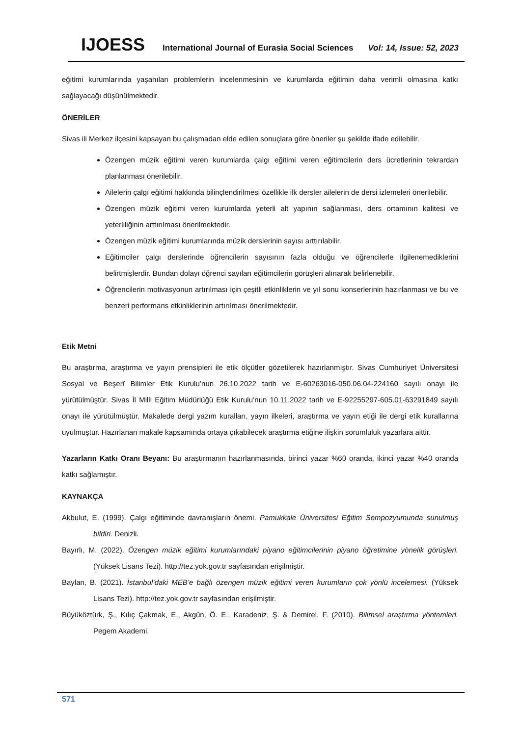IJOESS International Journal of Eurasia Social Sciences Vol: 14, Issue: 52, 2023
eğitimi kurumlarında yaşanılan problemlerin incelenmesinin ve kurumlarda eğitimin daha verimli olmasına katkı sağlayacağı düşünülmektedir.
ÖNERİLER
Sivas ili Merkez ilçesini kapsayan bu çalışmadan elde edilen sonuçlara göre öneriler şu şekilde ifade edilebilir.
Özengen müzik eğitimi veren kurumlarda çalgı eğitimi veren eğitimcilerin ders ücretlerinin tekrardan planlanması önerilebilir.
Ailelerin çalgı eğitimi hakkında bilinçlendirilmesi özellikle ilk dersler ailelerin de dersi izlemeleri önerilebilir.
Özengen müzik eğitimi veren kurumlarda yeterli alt yapının sağlanması, ders ortamının kalitesi ve yeterliliğinin arttırılması önerilmektedir.
Özengen müzik eğitimi kurumlarında müzik derslerinin sayısı arttırılabilir.
Eğitimciler çalgı derslerinde öğrencilerin sayısının fazla olduğu ve öğrencilerle ilgilenemediklerini belirtmişlerdir. Bundan dolayı öğrenci sayıları eğitimcilerin görüşleri alınarak belirlenebilir.
Öğrencilerin motivasyonun artırılması için çeşitli etkinliklerin ve yıl sonu konserlerinin hazırlanması ve bu ve benzeri performans etkinliklerinin artırılması önerilmektedir.
Etik Metni
Bu araştırma, araştırma ve yayın prensipleri ile etik ölçütler gözetilerek hazırlanmıştır. Sivas Cumhuriyet Üniversitesi Sosyal ve Beşerî Bilimler Etik Kurulu’nun 26.10.2022 tarih ve E-60263016-050.06.04-224160 sayılı onayı ile yürütülmüştür. Sivas İl Milli Eğitim Müdürlüğü Etik Kurulu’nun 10.11.2022 tarih ve E-92255297-605.01-63291849 sayılı onayı ile yürütülmüştür. Makalede dergi yazım kuralları, yayın ilkeleri, araştırma ve yayın etiği ile dergi etik kurallarına uyulmuştur. Hazırlanan makale kapsamında ortaya çıkabilecek araştırma etiğine ilişkin sorumluluk yazarlara aittir.
Yazarların Katkı Oranı Beyanı: Bu araştırmanın hazırlanmasında, birinci yazar %60 oranda, ikinci yazar %40 oranda katkı sağlamıştır.
KAYNAKÇA
Akbulut, E. (1999). Çalgı eğitiminde davranışların önemi. Pamukkale Üniversitesi Eğitim Sempozyumunda sunulmuş bildiri. Denizli.
Bayırlı, M. (2022). Özengen müzik eğitimi kurumlarındaki piyano eğitimcilerinin piyano öğretimine yönelik görüşleri. (Yüksek Lisans Tezi). http://tez.yok.gov.tr sayfasından erişilmiştir.
Baylan, B. (2021). İstanbul’daki MEB’e bağlı özengen müzik eğitimi veren kurumların çok yönlü incelemesi. (Yüksek Lisans Tezi). http://tez.yok.gov.tr sayfasından erişilmiştir.
Büyüköztürk, Ş., Kılıç Çakmak, E., Akgün, Ö. E., Karadeniz, Ş. & Demirel, F. (2010). Bilimsel araştırma yöntemleri. Pegem Akademi.
571